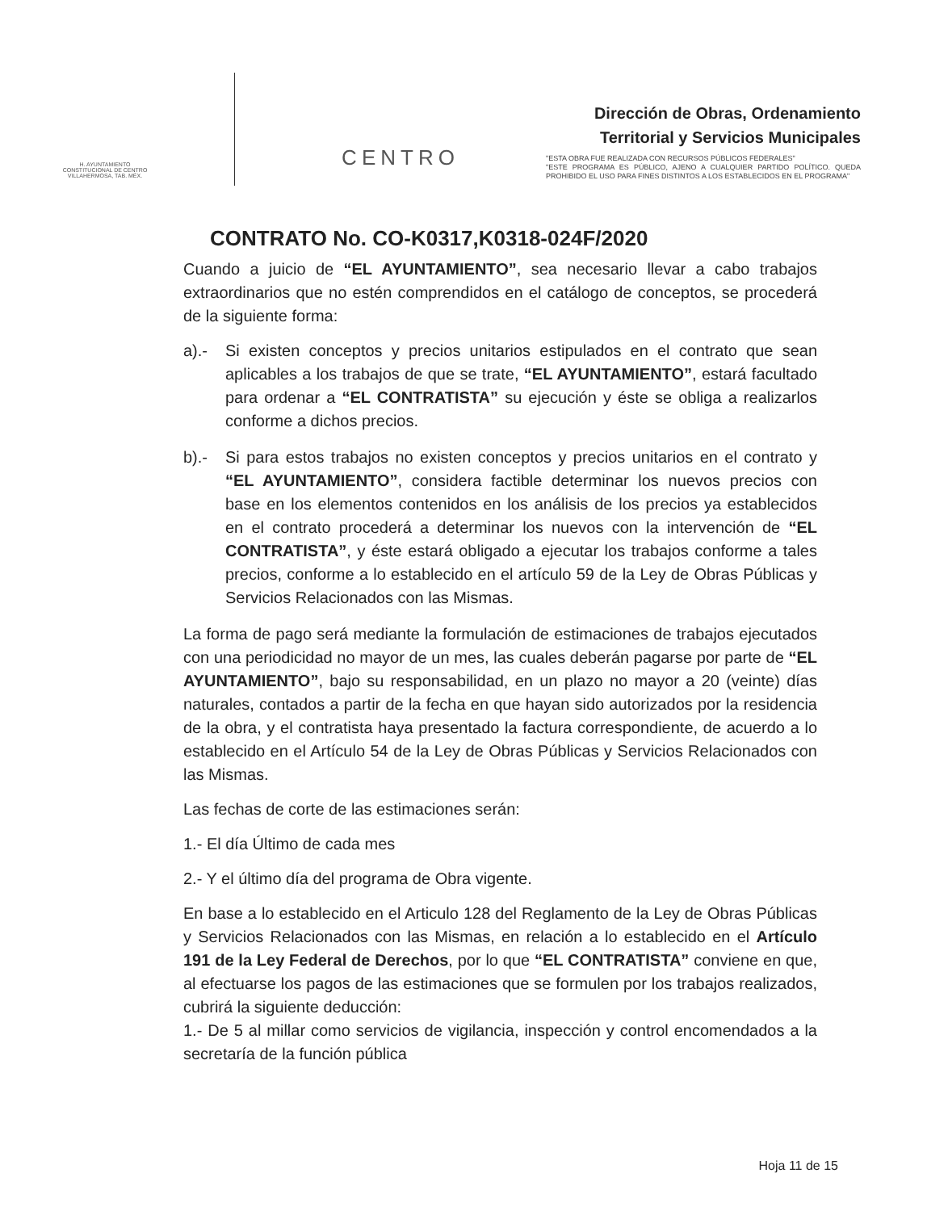H. AYUNTAMIENTO
CONSTITUCIONAL DE CENTRO
VILLAHERMOSA, TAB. MÉX.
CENTRO
Dirección de Obras, Ordenamiento
Territorial y Servicios Municipales
"ESTA OBRA FUE REALIZADA CON RECURSOS PÚBLICOS FEDERALES"
"ESTE PROGRAMA ES PÚBLICO, AJENO A CUALQUIER PARTIDO POLÍTICO. QUEDA PROHIBIDO EL USO PARA FINES DISTINTOS A LOS ESTABLECIDOS EN EL PROGRAMA"
CONTRATO No. CO-K0317,K0318-024F/2020
Cuando a juicio de “EL AYUNTAMIENTO”, sea necesario llevar a cabo trabajos extraordinarios que no estén comprendidos en el catálogo de conceptos, se procederá de la siguiente forma:
a).- Si existen conceptos y precios unitarios estipulados en el contrato que sean aplicables a los trabajos de que se trate, “EL AYUNTAMIENTO”, estará facultado para ordenar a “EL CONTRATISTA” su ejecución y éste se obliga a realizarlos conforme a dichos precios.
b).- Si para estos trabajos no existen conceptos y precios unitarios en el contrato y “EL AYUNTAMIENTO”, considera factible determinar los nuevos precios con base en los elementos contenidos en los análisis de los precios ya establecidos en el contrato procederá a determinar los nuevos con la intervención de “EL CONTRATISTA”, y éste estará obligado a ejecutar los trabajos conforme a tales precios, conforme a lo establecido en el artículo 59 de la Ley de Obras Públicas y Servicios Relacionados con las Mismas.
La forma de pago será mediante la formulación de estimaciones de trabajos ejecutados con una periodicidad no mayor de un mes, las cuales deberán pagarse por parte de “EL AYUNTAMIENTO”, bajo su responsabilidad, en un plazo no mayor a 20 (veinte) días naturales, contados a partir de la fecha en que hayan sido autorizados por la residencia de la obra, y el contratista haya presentado la factura correspondiente, de acuerdo a lo establecido en el Artículo 54 de la Ley de Obras Públicas y Servicios Relacionados con las Mismas.
Las fechas de corte de las estimaciones serán:
1.- El día Último de cada mes
2.- Y el último día del programa de Obra vigente.
En base a lo establecido en el Articulo 128 del Reglamento de la Ley de Obras Públicas y Servicios Relacionados con las Mismas, en relación a lo establecido en el Artículo 191 de la Ley Federal de Derechos, por lo que “EL CONTRATISTA” conviene en que, al efectuarse los pagos de las estimaciones que se formulen por los trabajos realizados, cubrirá la siguiente deducción:
1.- De 5 al millar como servicios de vigilancia, inspección y control encomendados a la secretaría de la función pública
Hoja 11 de 15